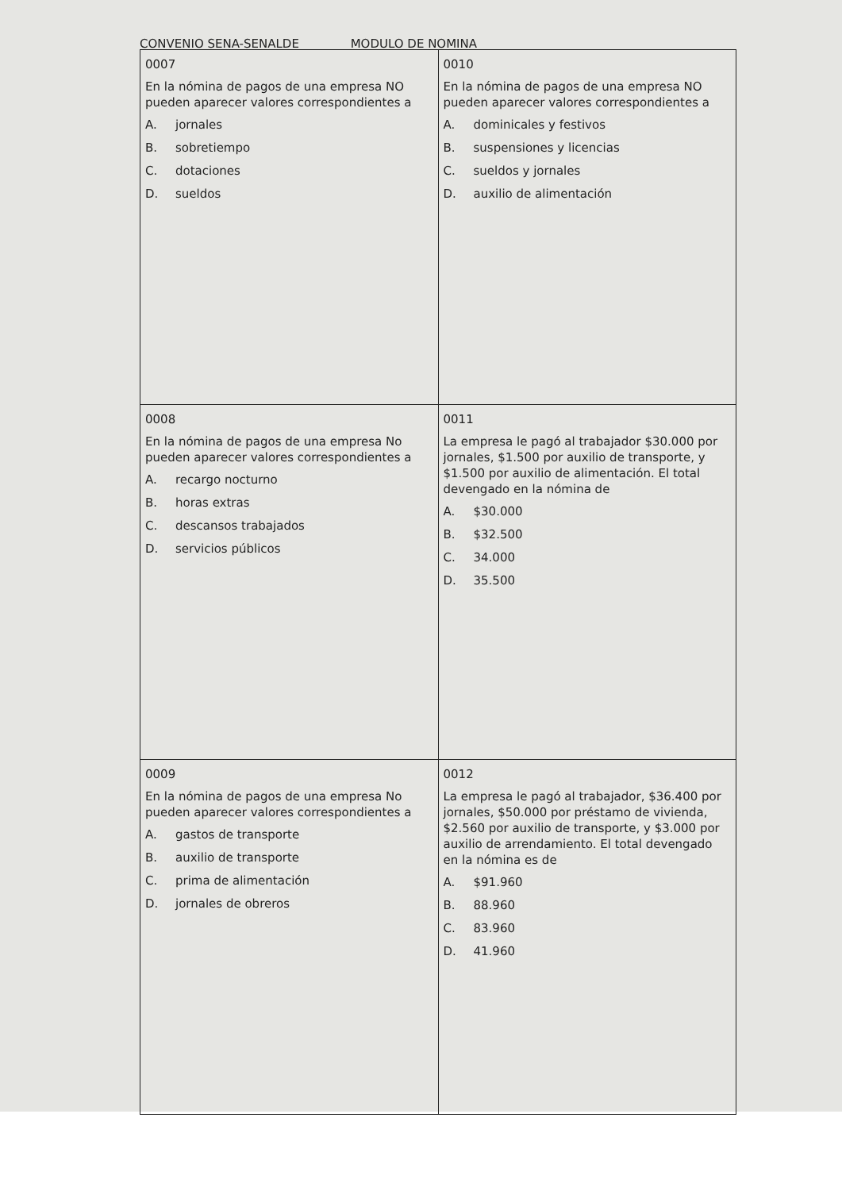CONVENIO SENA-SENALDE MODULO DE NOMINA
| 0007 En la nómina de pagos de una empresa NO pueden aparecer valores correspondientes a A. jornales B. sobretiempo C. dotaciones D. sueldos | 0010 En la nómina de pagos de una empresa NO pueden aparecer valores correspondientes a A. dominicales y festivos B. suspensiones y licencias C. sueldos y jornales D. auxilio de alimentación |
| 0008 En la nómina de pagos de una empresa No pueden aparecer valores correspondientes a A. recargo nocturno B. horas extras C. descansos trabajados D. servicios públicos | 0011 La empresa le pagó al trabajador $30.000 por jornales, $1.500 por auxilio de transporte, y $1.500 por auxilio de alimentación. El total devengado en la nómina de A. $30.000 B. $32.500 C. 34.000 D. 35.500 |
| 0009 En la nómina de pagos de una empresa No pueden aparecer valores correspondientes a A. gastos de transporte B. auxilio de transporte C. prima de alimentación D. jornales de obreros | 0012 La empresa le pagó al trabajador, $36.400 por jornales, $50.000 por préstamo de vivienda, $2.560 por auxilio de transporte, y $3.000 por auxilio de arrendamiento. El total devengado en la nómina es de A. $91.960 B. 88.960 C. 83.960 D. 41.960 |